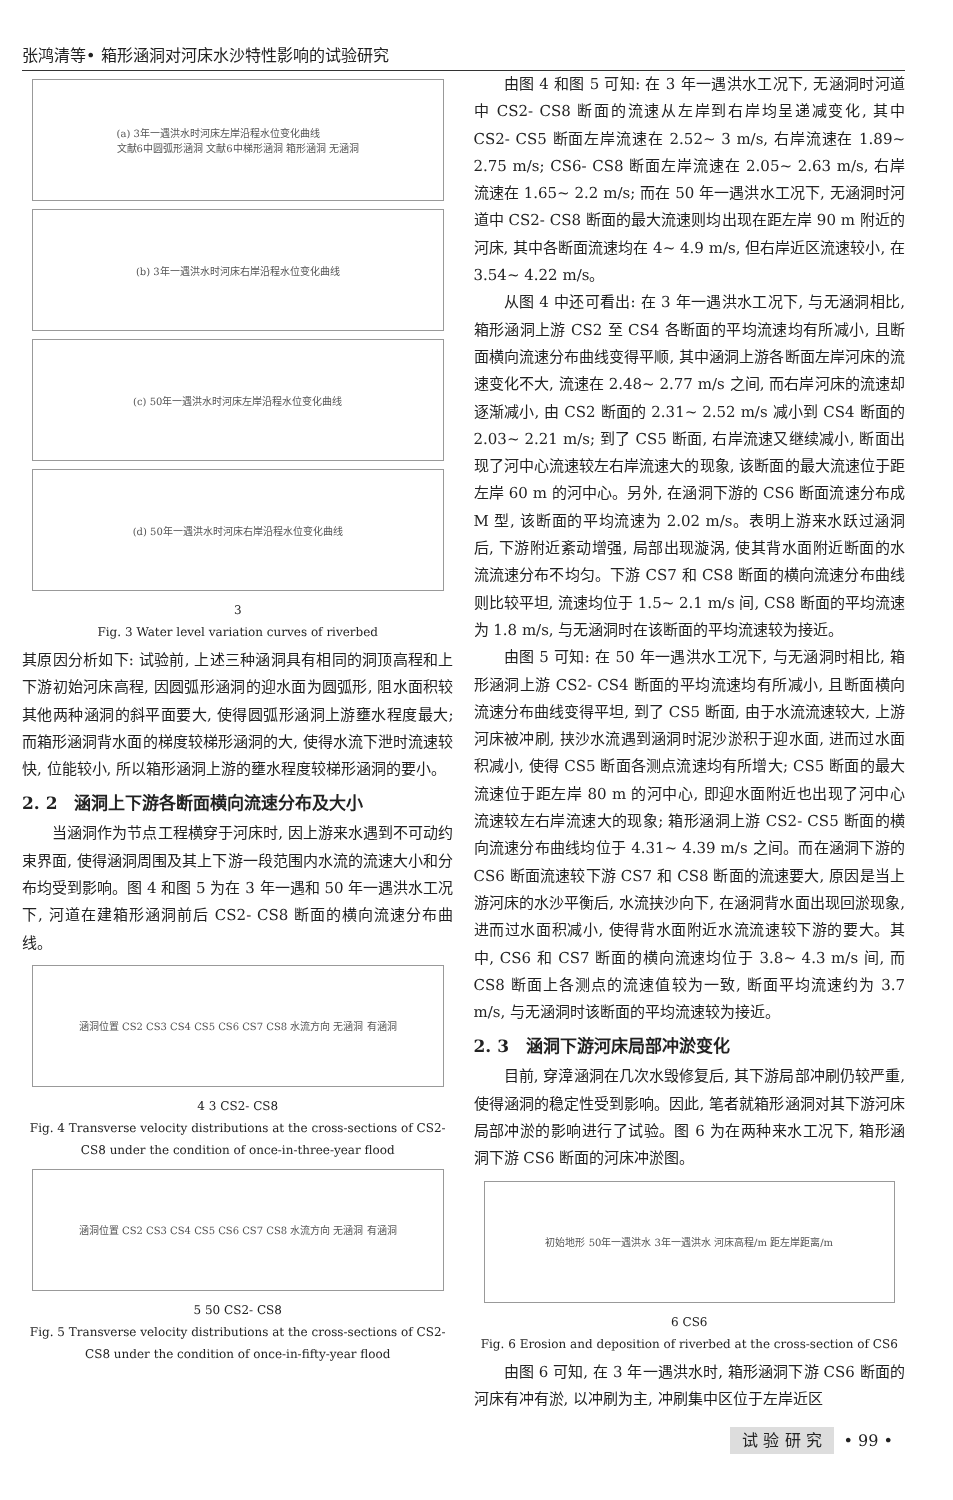张鸿清等• 箱形涵洞对河床水沙特性影响的试验研究
(a) 3年一遇洪水时河床左岸沿程水位变化曲线
文献6中圆弧形涵洞 文献6中梯形涵洞 箱形涵洞 无涵洞
(b) 3年一遇洪水时河床右岸沿程水位变化曲线
(c) 50年一遇洪水时河床左岸沿程水位变化曲线
(d) 50年一遇洪水时河床右岸沿程水位变化曲线
3
Fig. 3 Water level variation curves of riverbed
其原因分析如下: 试验前, 上述三种涵洞具有相同的洞顶高程和上下游初始河床高程, 因圆弧形涵洞的迎水面为圆弧形, 阻水面积较其他两种涵洞的斜平面要大, 使得圆弧形涵洞上游壅水程度最大; 而箱形涵洞背水面的梯度较梯形涵洞的大, 使得水流下泄时流速较快, 位能较小, 所以箱形涵洞上游的壅水程度较梯形涵洞的要小。
2. 2　涵洞上下游各断面横向流速分布及大小
当涵洞作为节点工程横穿于河床时, 因上游来水遇到不可动约束界面, 使得涵洞周围及其上下游一段范围内水流的流速大小和分布均受到影响。图 4 和图 5 为在 3 年一遇和 50 年一遇洪水工况下, 河道在建箱形涵洞前后 CS2- CS8 断面的横向流速分布曲线。
涵洞位置 CS2 CS3 CS4 CS5 CS6 CS7 CS8 水流方向 无涵洞 有涵洞
4 3 CS2- CS8
Fig. 4 Transverse velocity distributions at the cross-sections of CS2- CS8 under the condition of once-in-three-year flood
涵洞位置 CS2 CS3 CS4 CS5 CS6 CS7 CS8 水流方向 无涵洞 有涵洞
5 50 CS2- CS8
Fig. 5 Transverse velocity distributions at the cross-sections of CS2- CS8 under the condition of once-in-fifty-year flood
由图 4 和图 5 可知: 在 3 年一遇洪水工况下, 无涵洞时河道中 CS2- CS8 断面的流速从左岸到右岸均呈递减变化, 其中 CS2- CS5 断面左岸流速在 2.52~ 3 m/s, 右岸流速在 1.89~ 2.75 m/s; CS6- CS8 断面左岸流速在 2.05~ 2.63 m/s, 右岸流速在 1.65~ 2.2 m/s; 而在 50 年一遇洪水工况下, 无涵洞时河道中 CS2- CS8 断面的最大流速则均出现在距左岸 90 m 附近的河床, 其中各断面流速均在 4~ 4.9 m/s, 但右岸近区流速较小, 在 3.54~ 4.22 m/s。
从图 4 中还可看出: 在 3 年一遇洪水工况下, 与无涵洞相比, 箱形涵洞上游 CS2 至 CS4 各断面的平均流速均有所减小, 且断面横向流速分布曲线变得平顺, 其中涵洞上游各断面左岸河床的流速变化不大, 流速在 2.48~ 2.77 m/s 之间, 而右岸河床的流速却逐渐减小, 由 CS2 断面的 2.31~ 2.52 m/s 减小到 CS4 断面的 2.03~ 2.21 m/s; 到了 CS5 断面, 右岸流速又继续减小, 断面出现了河中心流速较左右岸流速大的现象, 该断面的最大流速位于距左岸 60 m 的河中心。另外, 在涵洞下游的 CS6 断面流速分布成 M 型, 该断面的平均流速为 2.02 m/s。表明上游来水跃过涵洞后, 下游附近紊动增强, 局部出现漩涡, 使其背水面附近断面的水流流速分布不均匀。下游 CS7 和 CS8 断面的横向流速分布曲线则比较平坦, 流速均位于 1.5~ 2.1 m/s 间, CS8 断面的平均流速为 1.8 m/s, 与无涵洞时在该断面的平均流速较为接近。
由图 5 可知: 在 50 年一遇洪水工况下, 与无涵洞时相比, 箱形涵洞上游 CS2- CS4 断面的平均流速均有所减小, 且断面横向流速分布曲线变得平坦, 到了 CS5 断面, 由于水流流速较大, 上游河床被冲刷, 挟沙水流遇到涵洞时泥沙淤积于迎水面, 进而过水面积减小, 使得 CS5 断面各测点流速均有所增大; CS5 断面的最大流速位于距左岸 80 m 的河中心, 即迎水面附近也出现了河中心流速较左右岸流速大的现象; 箱形涵洞上游 CS2- CS5 断面的横向流速分布曲线均位于 4.31~ 4.39 m/s 之间。而在涵洞下游的 CS6 断面流速较下游 CS7 和 CS8 断面的流速要大, 原因是当上游河床的水沙平衡后, 水流挟沙向下, 在涵洞背水面出现回淤现象, 进而过水面积减小, 使得背水面附近水流流速较下游的要大。其中, CS6 和 CS7 断面的横向流速均位于 3.8~ 4.3 m/s 间, 而 CS8 断面上各测点的流速值较为一致, 断面平均流速约为 3.7 m/s, 与无涵洞时该断面的平均流速较为接近。
2. 3　涵洞下游河床局部冲淤变化
目前, 穿漳涵洞在几次水毁修复后, 其下游局部冲刷仍较严重, 使得涵洞的稳定性受到影响。因此, 笔者就箱形涵洞对其下游河床局部冲淤的影响进行了试验。图 6 为在两种来水工况下, 箱形涵洞下游 CS6 断面的河床冲淤图。
初始地形 50年一遇洪水 3年一遇洪水 河床高程/m 距左岸距离/m
6 CS6
Fig. 6 Erosion and deposition of riverbed at the cross-section of CS6
由图 6 可知, 在 3 年一遇洪水时, 箱形涵洞下游 CS6 断面的河床有冲有淤, 以冲刷为主, 冲刷集中区位于左岸近区
试 验 研 究 • 99 •